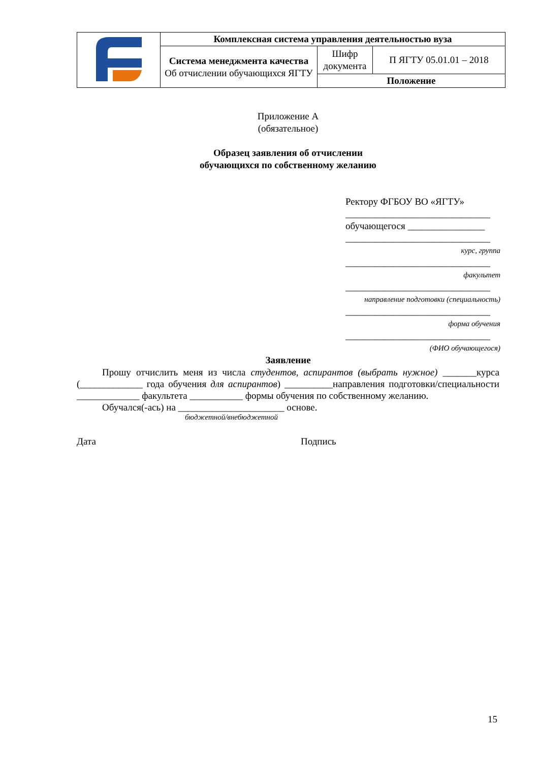| | Комплексная система управления деятельностью вуза | | |
| | Система менеджмента качества Об отчислении обучающихся ЯГТУ | Шифр документа | П ЯГТУ 05.01.01 – 2018 |
| | | Положение | |
Приложение А
(обязательное)
Образец заявления об отчислении
обучающихся по собственному желанию
Ректору ФГБОУ ВО «ЯГТУ»
______________________________
обучающегося ________________
______________________________
курс, группа
______________________________
факультет
______________________________
направление подготовки (специальность)
______________________________
форма обучения
______________________________
(ФИО обучающегося)
Заявление
Прошу отчислить меня из числа студентов, аспирантов (выбрать нужное) _______курса (_____________ года обучения для аспирантов) __________направления подготовки/специальности _____________ факультета ___________ формы обучения по собственному желанию.
Обучался(-ась) на ______________________ основе.
бюджетной/внебюджетной
Дата Подпись
15